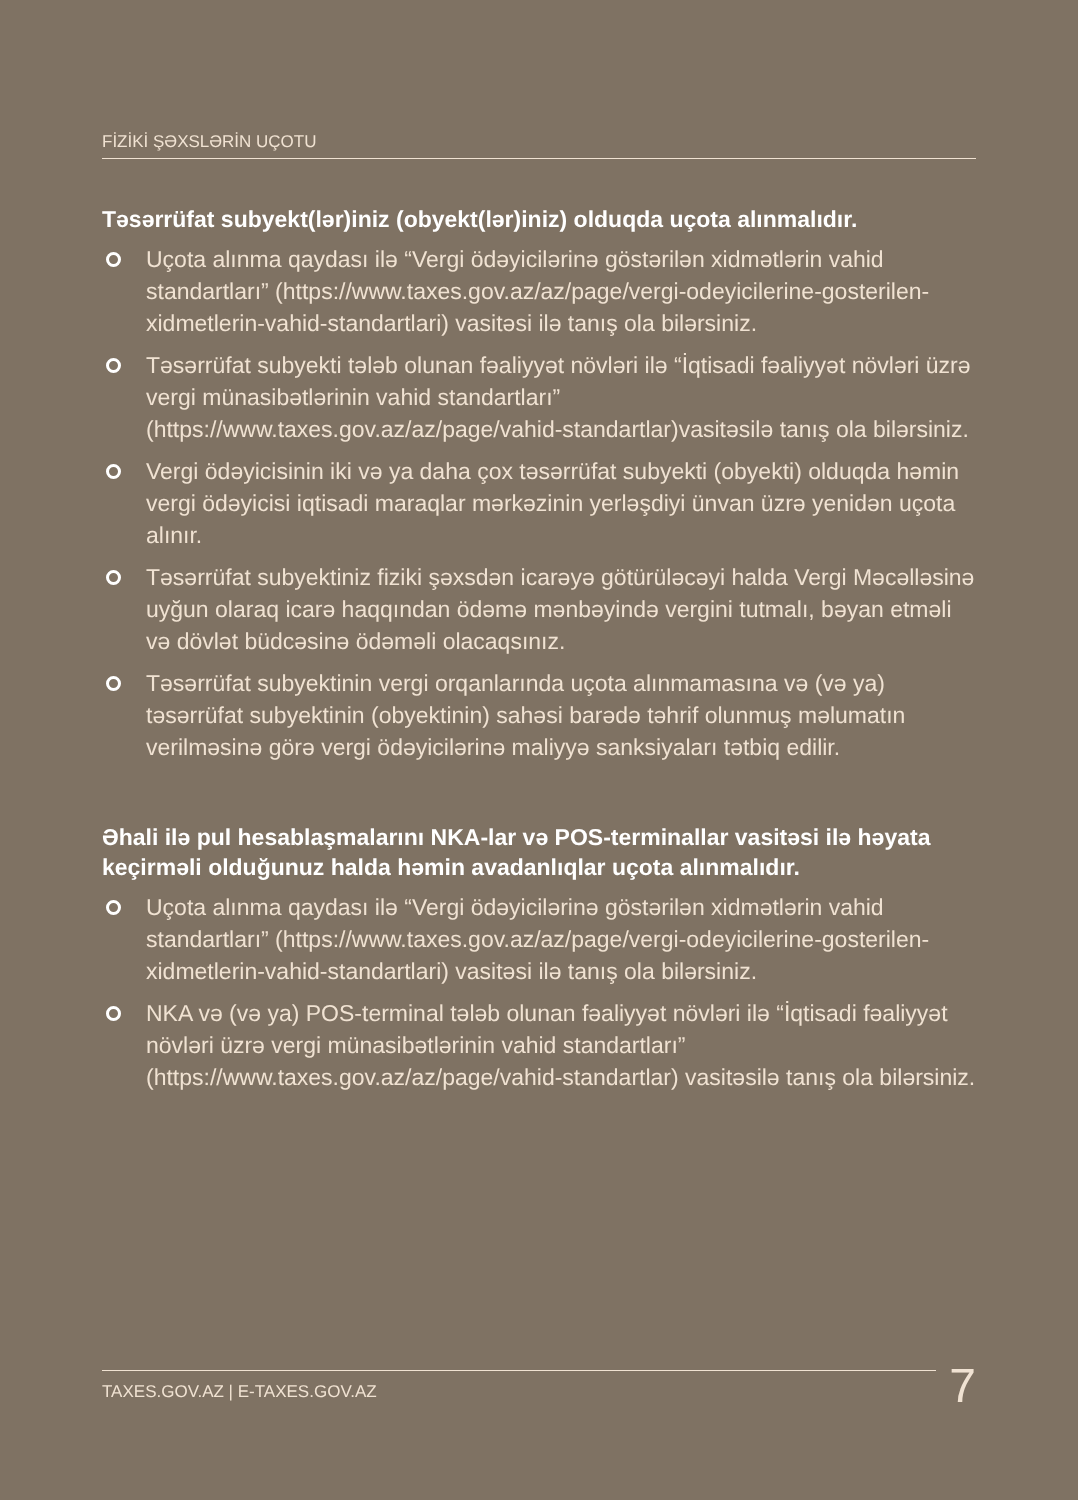FİZİKİ ŞƏXSLƏRİN UÇOTU
Təsərrüfat subyekt(lər)iniz (obyekt(lər)iniz) olduqda uçota alınmalıdır.
Uçota alınma qaydası ilə “Vergi ödəyicilərinə göstərilən xidmətlərin vahid standartları” (https://www.taxes.gov.az/az/page/vergi-odeyicilerine-gosterilen-xidmetlerin-vahid-standartlari) vasitəsi ilə tanış ola bilərsiniz.
Təsərrüfat subyekti tələb olunan fəaliyyət növləri ilə “İqtisadi fəaliyyət növləri üzrə vergi münasibətlərinin vahid standartları” (https://www.taxes.gov.az/az/page/vahid-standartlar)vasitəsilə tanış ola bilərsiniz.
Vergi ödəyicisinin iki və ya daha çox təsərrüfat subyekti (obyekti) olduqda həmin vergi ödəyicisi iqtisadi maraqlar mərkəzinin yerləşdiyi ünvan üzrə yenidən uçota alınır.
Təsərrüfat subyektiniz fiziki şəxsdən icarəyə götürüləcəyi halda Vergi Məcəlləsinə uyğun olaraq icarə haqqından ödəmə mənbəyində vergini tutmalı, bəyan etməli və dövlət büdcəsinə ödəməli olacaqsınız.
Təsərrüfat subyektinin vergi orqanlarında uçota alınmamasına və (və ya) təsərrüfat subyektinin (obyektinin) sahəsi barədə təhrif olunmuş məlumatın verilməsinə görə vergi ödəyicilərinə maliyyə sanksiyaları tətbiq edilir.
Əhali ilə pul hesablaşmalarını NKA-lar və POS-terminallar vasitəsi ilə həyata keçirməli olduğunuz halda həmin avadanlıqlar uçota alınmalıdır.
Uçota alınma qaydası ilə “Vergi ödəyicilərinə göstərilən xidmətlərin vahid standartları” (https://www.taxes.gov.az/az/page/vergi-odeyicilerine-gosterilen-xidmetlerin-vahid-standartlari) vasitəsi ilə tanış ola bilərsiniz.
NKA və (və ya) POS-terminal tələb olunan fəaliyyət növləri ilə “İqtisadi fəaliyyət növləri üzrə vergi münasibətlərinin vahid standartları” (https://www.taxes.gov.az/az/page/vahid-standartlar) vasitəsilə tanış ola bilərsiniz.
TAXES.GOV.AZ | E-TAXES.GOV.AZ 7